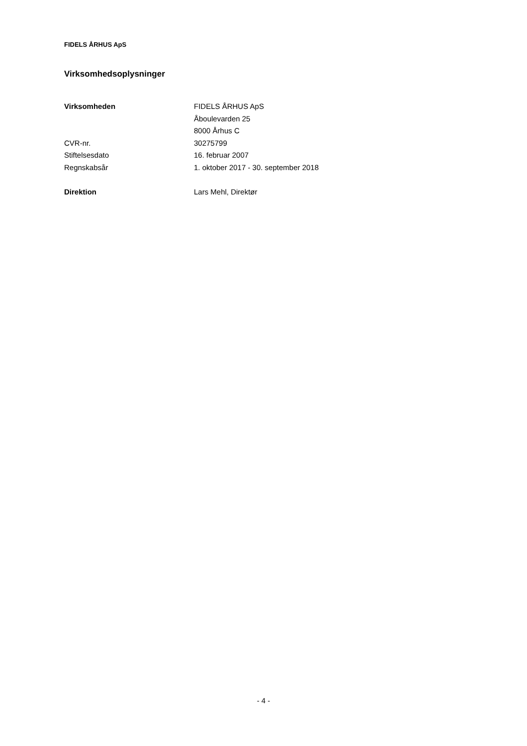FIDELS ÅRHUS ApS
Virksomhedsoplysninger
| Virksomheden | FIDELS ÅRHUS ApS |
| | Åboulevarden 25 |
| | 8000 Århus C |
| CVR-nr. | 30275799 |
| Stiftelsesdato | 16. februar 2007 |
| Regnskabsår | 1. oktober 2017 - 30. september 2018 |
| Direktion | Lars Mehl, Direktør |
- 4 -